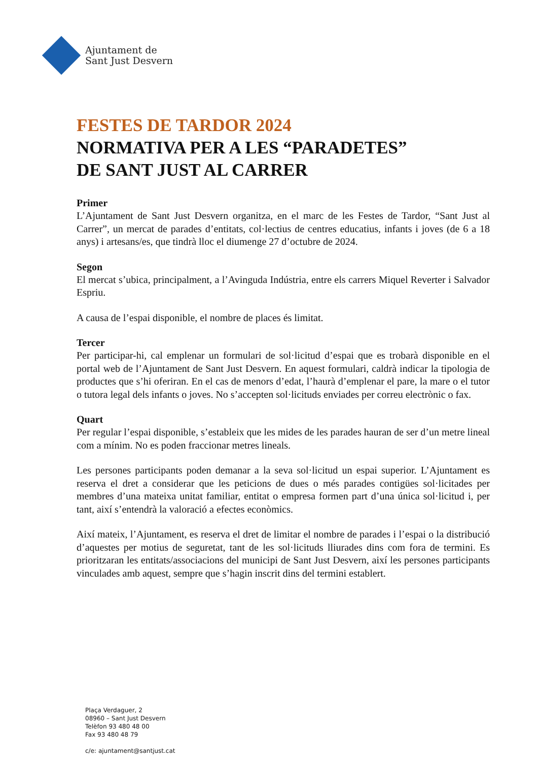Ajuntament de
Sant Just Desvern
FESTES DE TARDOR 2024
NORMATIVA PER A LES “PARADETES”
DE SANT JUST AL CARRER
Primer
L’Ajuntament de Sant Just Desvern organitza, en el marc de les Festes de Tardor, “Sant Just al Carrer”, un mercat de parades d’entitats, col·lectius de centres educatius, infants i joves (de 6 a 18 anys) i artesans/es, que tindrà lloc el diumenge 27 d’octubre de 2024.
Segon
El mercat s’ubica, principalment, a l’Avinguda Indústria, entre els carrers Miquel Reverter i Salvador Espriu.
A causa de l’espai disponible, el nombre de places és limitat.
Tercer
Per participar-hi, cal emplenar un formulari de sol·licitud d’espai que es trobarà disponible en el portal web de l’Ajuntament de Sant Just Desvern. En aquest formulari, caldrà indicar la tipologia de productes que s’hi oferiran. En el cas de menors d’edat, l’haurà d’emplenar el pare, la mare o el tutor o tutora legal dels infants o joves. No s’accepten sol·licituds enviades per correu electrònic o fax.
Quart
Per regular l’espai disponible, s’estableix que les mides de les parades hauran de ser d’un metre lineal com a mínim. No es poden fraccionar metres lineals.
Les persones participants poden demanar a la seva sol·licitud un espai superior. L’Ajuntament es reserva el dret a considerar que les peticions de dues o més parades contigües sol·licitades per membres d’una mateixa unitat familiar, entitat o empresa formen part d’una única sol·licitud i, per tant, així s’entendrà la valoració a efectes econòmics.
Així mateix, l’Ajuntament, es reserva el dret de limitar el nombre de parades i l’espai o la distribució d’aquestes per motius de seguretat, tant de les sol·licituds lliurades dins com fora de termini. Es prioritzaran les entitats/associacions del municipi de Sant Just Desvern, així les persones participants vinculades amb aquest, sempre que s’hagin inscrit dins del termini establert.
Plaça Verdaguer, 2
08960 – Sant Just Desvern
Telèfon 93 480 48 00
Fax 93 480 48 79
c/e: ajuntament@santjust.cat